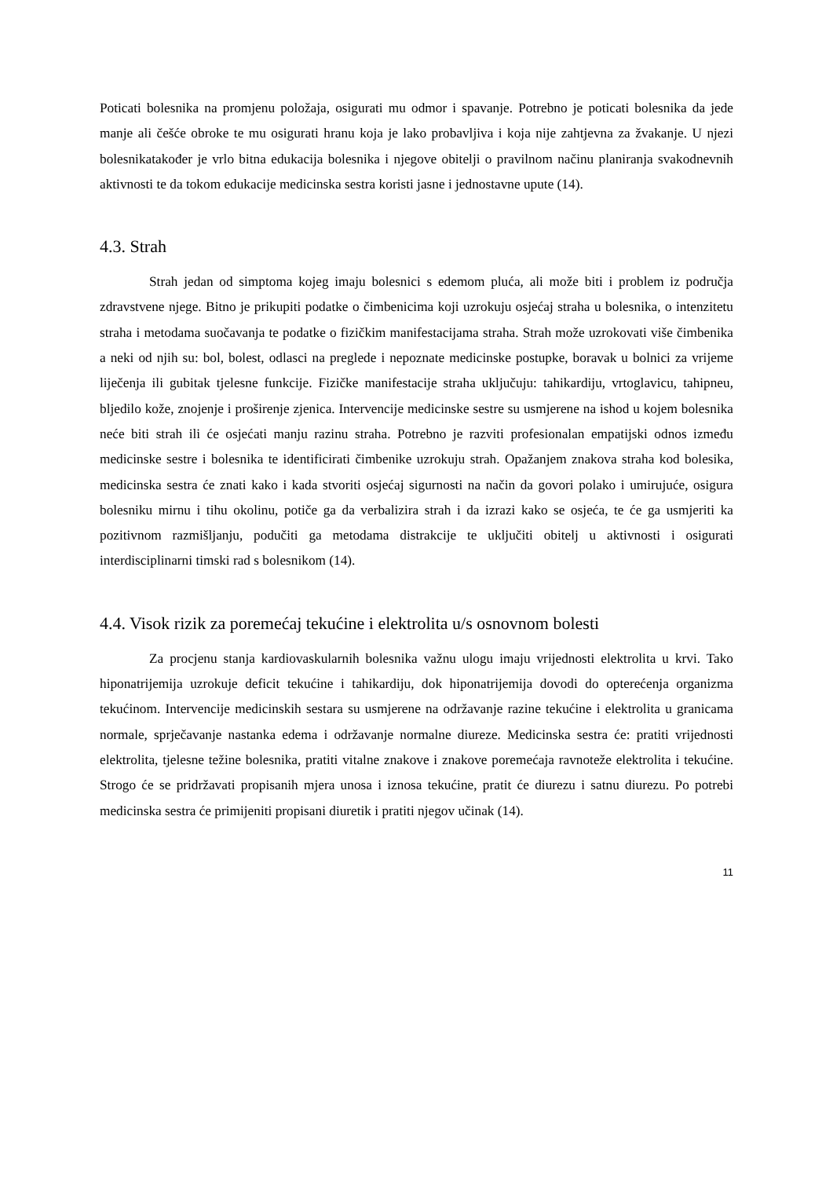Poticati bolesnika na promjenu položaja, osigurati mu odmor i spavanje. Potrebno je poticati bolesnika da jede manje ali češće obroke te mu osigurati hranu koja je lako probavljiva i koja nije zahtjevna za žvakanje. U njezi bolesnikatakođer je vrlo bitna edukacija bolesnika i njegove obitelji o pravilnom načinu planiranja svakodnevnih aktivnosti te da tokom edukacije medicinska sestra koristi jasne i jednostavne upute (14).
4.3. Strah
Strah jedan od simptoma kojeg imaju bolesnici s edemom pluća, ali može biti i problem iz područja zdravstvene njege. Bitno je prikupiti podatke o čimbenicima koji uzrokuju osjećaj straha u bolesnika, o intenzitetu straha i metodama suočavanja te podatke o fizičkim manifestacijama straha. Strah može uzrokovati više čimbenika a neki od njih su: bol, bolest, odlasci na preglede i nepoznate medicinske postupke, boravak u bolnici za vrijeme liječenja ili gubitak tjelesne funkcije. Fizičke manifestacije straha uključuju: tahikardiju, vrtoglavicu, tahipneu, bljedilo kože, znojenje i proširenje zjenica. Intervencije medicinske sestre su usmjerene na ishod u kojem bolesnika neće biti strah ili će osjećati manju razinu straha. Potrebno je razviti profesionalan empatijski odnos između medicinske sestre i bolesnika te identificirati čimbenike uzrokuju strah. Opažanjem znakova straha kod bolesika, medicinska sestra će znati kako i kada stvoriti osjećaj sigurnosti na način da govori polako i umirujuće, osigura bolesniku mirnu i tihu okolinu, potiče ga da verbalizira strah i da izrazi kako se osjeća, te će ga usmjeriti ka pozitivnom razmišljanju, podučiti ga metodama distrakcije te uključiti obitelj u aktivnosti i osigurati interdisciplinarni timski rad s bolesnikom (14).
4.4. Visok rizik za poremećaj tekućine i elektrolita u/s osnovnom bolesti
Za procjenu stanja kardiovaskularnih bolesnika važnu ulogu imaju vrijednosti elektrolita u krvi. Tako hiponatrijemija uzrokuje deficit tekućine i tahikardiju, dok hiponatrijemija dovodi do opterećenja organizma tekućinom. Intervencije medicinskih sestara su usmjerene na održavanje razine tekućine i elektrolita u granicama normale, sprječavanje nastanka edema i održavanje normalne diureze. Medicinska sestra će: pratiti vrijednosti elektrolita, tjelesne težine bolesnika, pratiti vitalne znakove i znakove poremećaja ravnoteže elektrolita i tekućine. Strogo će se pridržavati propisanih mjera unosa i iznosa tekućine, pratit će diurezu i satnu diurezu. Po potrebi medicinska sestra će primijeniti propisani diuretik i pratiti njegov učinak (14).
11